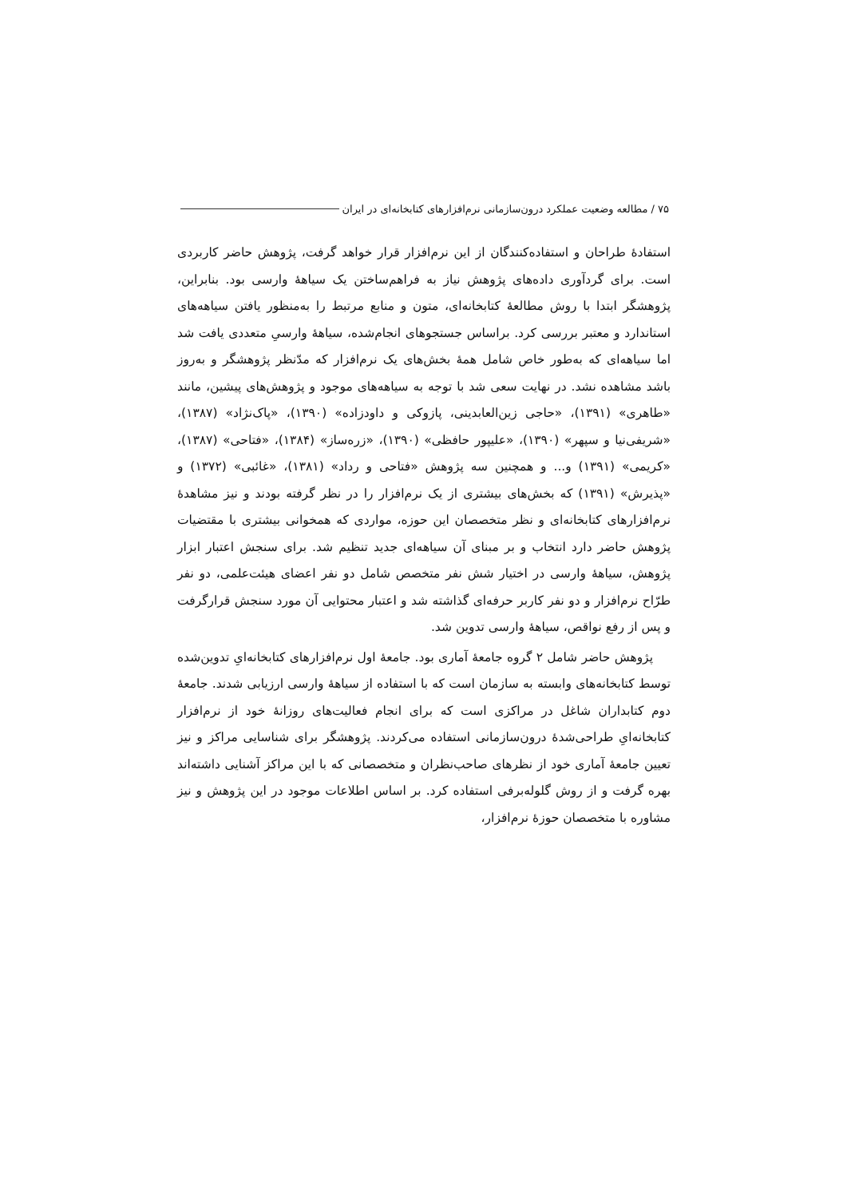۷۵ / مطالعه وضعیت عملکرد درون‌سازمانی نرم‌افزارهای کتابخانه‌ای در ایران
استفادهٔ طراحان و استفاده‌کنندگان از این نرم‌افزار قرار خواهد گرفت، پژوهش حاضر کاربردی است. برای گردآوری داده‌های پژوهش نیاز به فراهم‌ساختن یک سیاههٔ وارسی بود. بنابراین، پژوهشگر ابتدا با روش مطالعهٔ کتابخانه‌ای، متون و منابع مرتبط را به‌منظور یافتن سیاهه‌های استاندارد و معتبر بررسی کرد. براساس جستجوهای انجام‌شده، سیاههٔ وارسیِ متعددی یافت شد اما سیاهه‌ای که به‌طور خاص شامل همهٔ بخش‌های یک نرم‌افزار که مدّنظر پژوهشگر و به‌روز باشد مشاهده نشد. در نهایت سعی شد با توجه به سیاهه‌های موجود و پژوهش‌های پیشین، مانند «طاهری» (۱۳۹۱)، «حاجی زین‌العابدینی، پازوکی و داودزاده» (۱۳۹۰)، «پاک‌نژاد» (۱۳۸۷)، «شریفی‌نیا و سپهر» (۱۳۹۰)، «علیپور حافظی» (۱۳۹۰)، «زره‌ساز» (۱۳۸۴)، «فتاحی» (۱۳۸۷)، «کریمی» (۱۳۹۱) و... و همچنین سه پژوهش «فتاحی و رداد» (۱۳۸۱)، «غائبی» (۱۳۷۲) و «پذیرش» (۱۳۹۱) که بخش‌های بیشتری از یک نرم‌افزار را در نظر گرفته بودند و نیز مشاهدهٔ نرم‌افزارهای کتابخانه‌ای و نظر متخصصان این حوزه، مواردی که همخوانی بیشتری با مقتضیات پژوهش حاضر دارد انتخاب و بر مبنای آن سیاهه‌ای جدید تنظیم شد. برای سنجش اعتبار ابزار پژوهش، سیاههٔ وارسی در اختیار شش نفر متخصص شامل دو نفر اعضای هیئت‌علمی، دو نفر طرّاح نرم‌افزار و دو نفر کاربر حرفه‌ای گذاشته شد و اعتبار محتوایی آن مورد سنجش قرارگرفت و پس از رفع نواقص، سیاههٔ وارسی تدوین شد.
پژوهش حاضر شامل ۲ گروه جامعهٔ آماری بود. جامعهٔ اول نرم‌افزارهای کتابخانه‌ایِ تدوین‌شده توسط کتابخانه‌های وابسته به سازمان است که با استفاده از سیاههٔ وارسی ارزیابی شدند. جامعهٔ دوم کتابداران شاغل در مراکزی است که برای انجام فعالیت‌های روزانهٔ خود از نرم‌افزار کتابخانه‌ایِ طراحی‌شدهٔ درون‌سازمانی استفاده می‌کردند. پژوهشگر برای شناسایی مراکز و نیز تعیین جامعهٔ آماری خود از نظرهای صاحب‌نظران و متخصصانی که با این مراکز آشنایی داشته‌اند بهره گرفت و از روش گلوله‌برفی استفاده کرد. بر اساس اطلاعات موجود در این پژوهش و نیز مشاوره با متخصصان حوزهٔ نرم‌افزار،